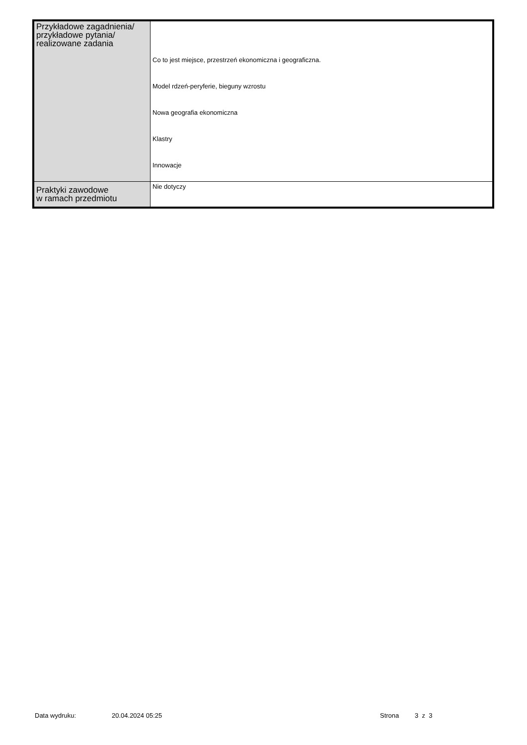| Przykładowe zagadnienia/ przykładowe pytania/ realizowane zadania | Co to jest miejsce, przestrzeń ekonomiczna i geograficzna. Model rdzeń-peryferie, bieguny wzrostu Nowa geografia ekonomiczna Klastry Innowacje |
| Praktyki zawodowe w ramach przedmiotu | Nie dotyczy |
Data wydruku: 20.04.2024 05:25 Strona 3 z 3